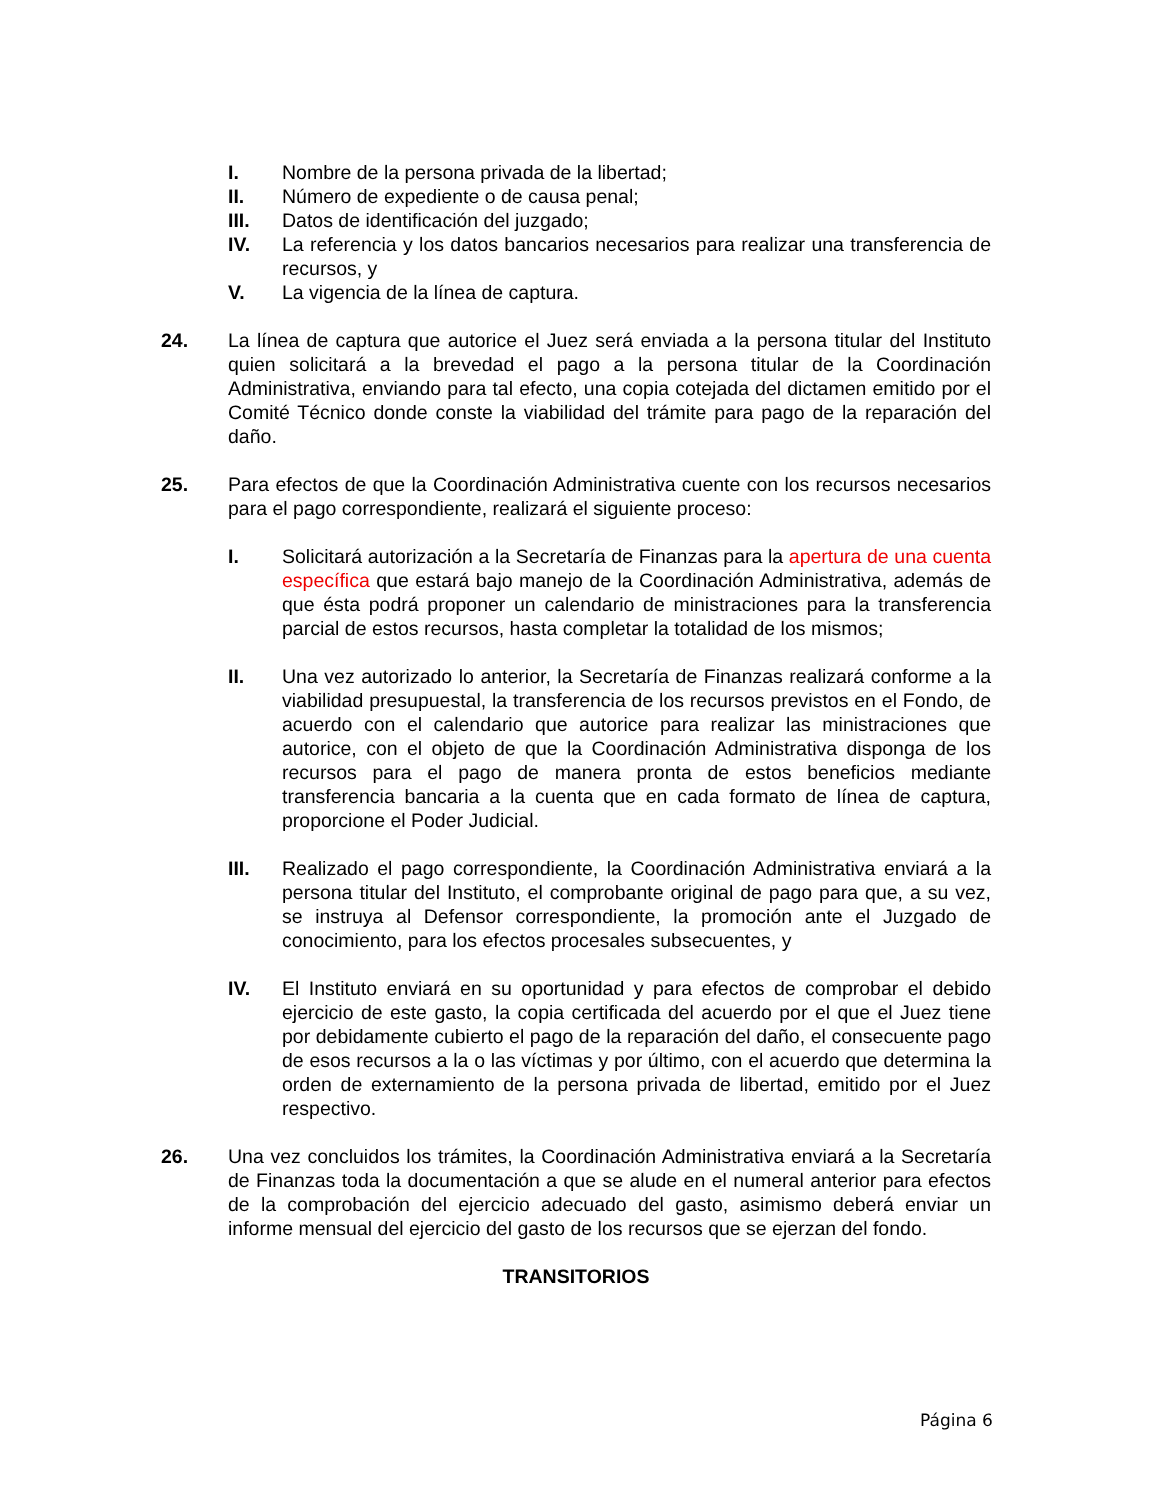I. Nombre de la persona privada de la libertad;
II. Número de expediente o de causa penal;
III. Datos de identificación del juzgado;
IV. La referencia y los datos bancarios necesarios para realizar una transferencia de recursos, y
V. La vigencia de la línea de captura.
24. La línea de captura que autorice el Juez será enviada a la persona titular del Instituto quien solicitará a la brevedad el pago a la persona titular de la Coordinación Administrativa, enviando para tal efecto, una copia cotejada del dictamen emitido por el Comité Técnico donde conste la viabilidad del trámite para pago de la reparación del daño.
25. Para efectos de que la Coordinación Administrativa cuente con los recursos necesarios para el pago correspondiente, realizará el siguiente proceso:
I. Solicitará autorización a la Secretaría de Finanzas para la apertura de una cuenta específica que estará bajo manejo de la Coordinación Administrativa, además de que ésta podrá proponer un calendario de ministraciones para la transferencia parcial de estos recursos, hasta completar la totalidad de los mismos;
II. Una vez autorizado lo anterior, la Secretaría de Finanzas realizará conforme a la viabilidad presupuestal, la transferencia de los recursos previstos en el Fondo, de acuerdo con el calendario que autorice para realizar las ministraciones que autorice, con el objeto de que la Coordinación Administrativa disponga de los recursos para el pago de manera pronta de estos beneficios mediante transferencia bancaria a la cuenta que en cada formato de línea de captura, proporcione el Poder Judicial.
III. Realizado el pago correspondiente, la Coordinación Administrativa enviará a la persona titular del Instituto, el comprobante original de pago para que, a su vez, se instruya al Defensor correspondiente, la promoción ante el Juzgado de conocimiento, para los efectos procesales subsecuentes, y
IV. El Instituto enviará en su oportunidad y para efectos de comprobar el debido ejercicio de este gasto, la copia certificada del acuerdo por el que el Juez tiene por debidamente cubierto el pago de la reparación del daño, el consecuente pago de esos recursos a la o las víctimas y por último, con el acuerdo que determina la orden de externamiento de la persona privada de libertad, emitido por el Juez respectivo.
26. Una vez concluidos los trámites, la Coordinación Administrativa enviará a la Secretaría de Finanzas toda la documentación a que se alude en el numeral anterior para efectos de la comprobación del ejercicio adecuado del gasto, asimismo deberá enviar un informe mensual del ejercicio del gasto de los recursos que se ejerzan del fondo.
TRANSITORIOS
Página 6